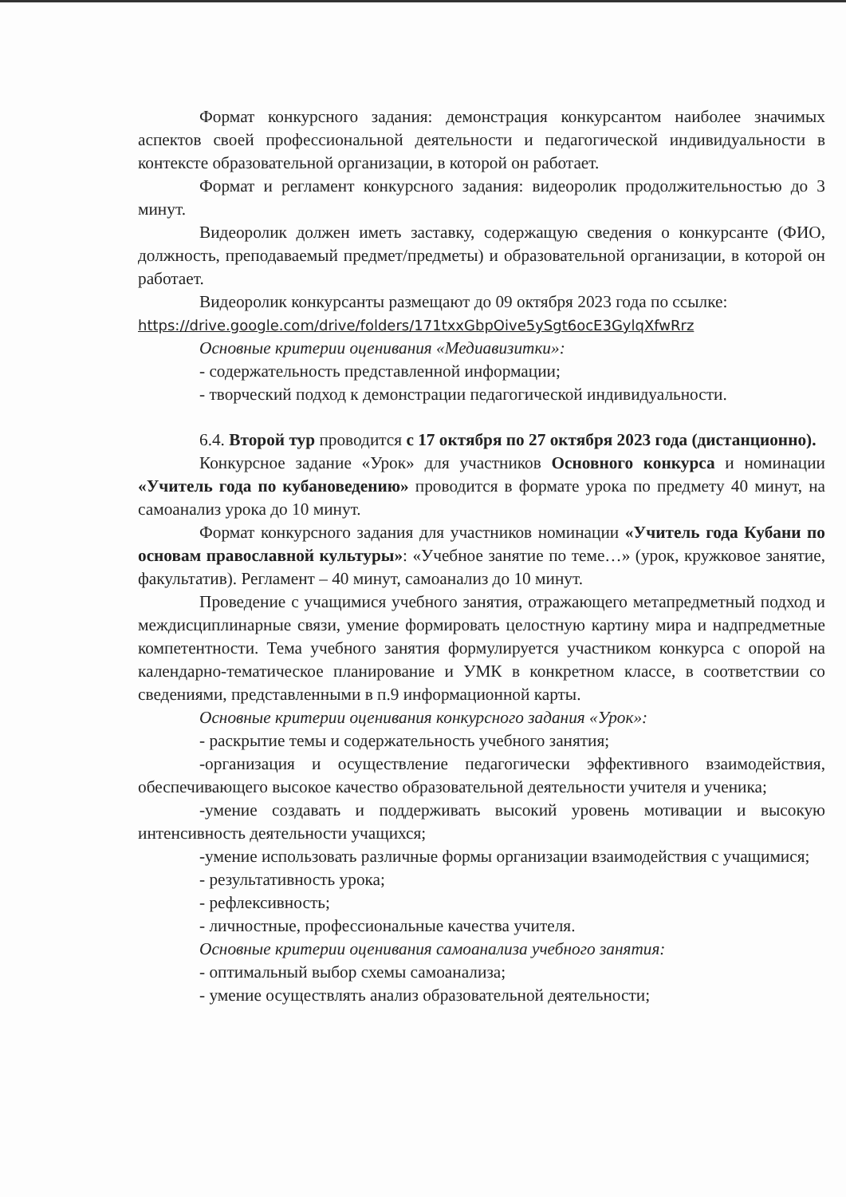Формат конкурсного задания: демонстрация конкурсантом наиболее значимых аспектов своей профессиональной деятельности и педагогической индивидуальности в контексте образовательной организации, в которой он работает.
Формат и регламент конкурсного задания: видеоролик продолжительностью до 3 минут.
Видеоролик должен иметь заставку, содержащую сведения о конкурсанте (ФИО, должность, преподаваемый предмет/предметы) и образовательной организации, в которой он работает.
Видеоролик конкурсанты размещают до 09 октября 2023 года по ссылке:
https://drive.google.com/drive/folders/171txxGbpOive5ySgt6ocE3GylqXfwRrz
Основные критерии оценивания «Медиавизитки»:
- содержательность представленной информации;
- творческий подход к демонстрации педагогической индивидуальности.
6.4. Второй тур проводится с 17 октября по 27 октября 2023 года (дистанционно).
Конкурсное задание «Урок» для участников Основного конкурса и номинации «Учитель года по кубановедению» проводится в формате урока по предмету 40 минут, на самоанализ урока до 10 минут.
Формат конкурсного задания для участников номинации «Учитель года Кубани по основам православной культуры»: «Учебное занятие по теме…» (урок, кружковое занятие, факультатив). Регламент – 40 минут, самоанализ до 10 минут.
Проведение с учащимися учебного занятия, отражающего метапредметный подход и междисциплинарные связи, умение формировать целостную картину мира и надпредметные компетентности. Тема учебного занятия формулируется участником конкурса с опорой на календарно-тематическое планирование и УМК в конкретном классе, в соответствии со сведениями, представленными в п.9 информационной карты.
Основные критерии оценивания конкурсного задания «Урок»:
- раскрытие темы и содержательность учебного занятия;
-организация и осуществление педагогически эффективного взаимодействия, обеспечивающего высокое качество образовательной деятельности учителя и ученика;
-умение создавать и поддерживать высокий уровень мотивации и высокую интенсивность деятельности учащихся;
-умение использовать различные формы организации взаимодействия с учащимися;
- результативность урока;
- рефлексивность;
- личностные, профессиональные качества учителя.
Основные критерии оценивания самоанализа учебного занятия:
- оптимальный выбор схемы самоанализа;
- умение осуществлять анализ образовательной деятельности;